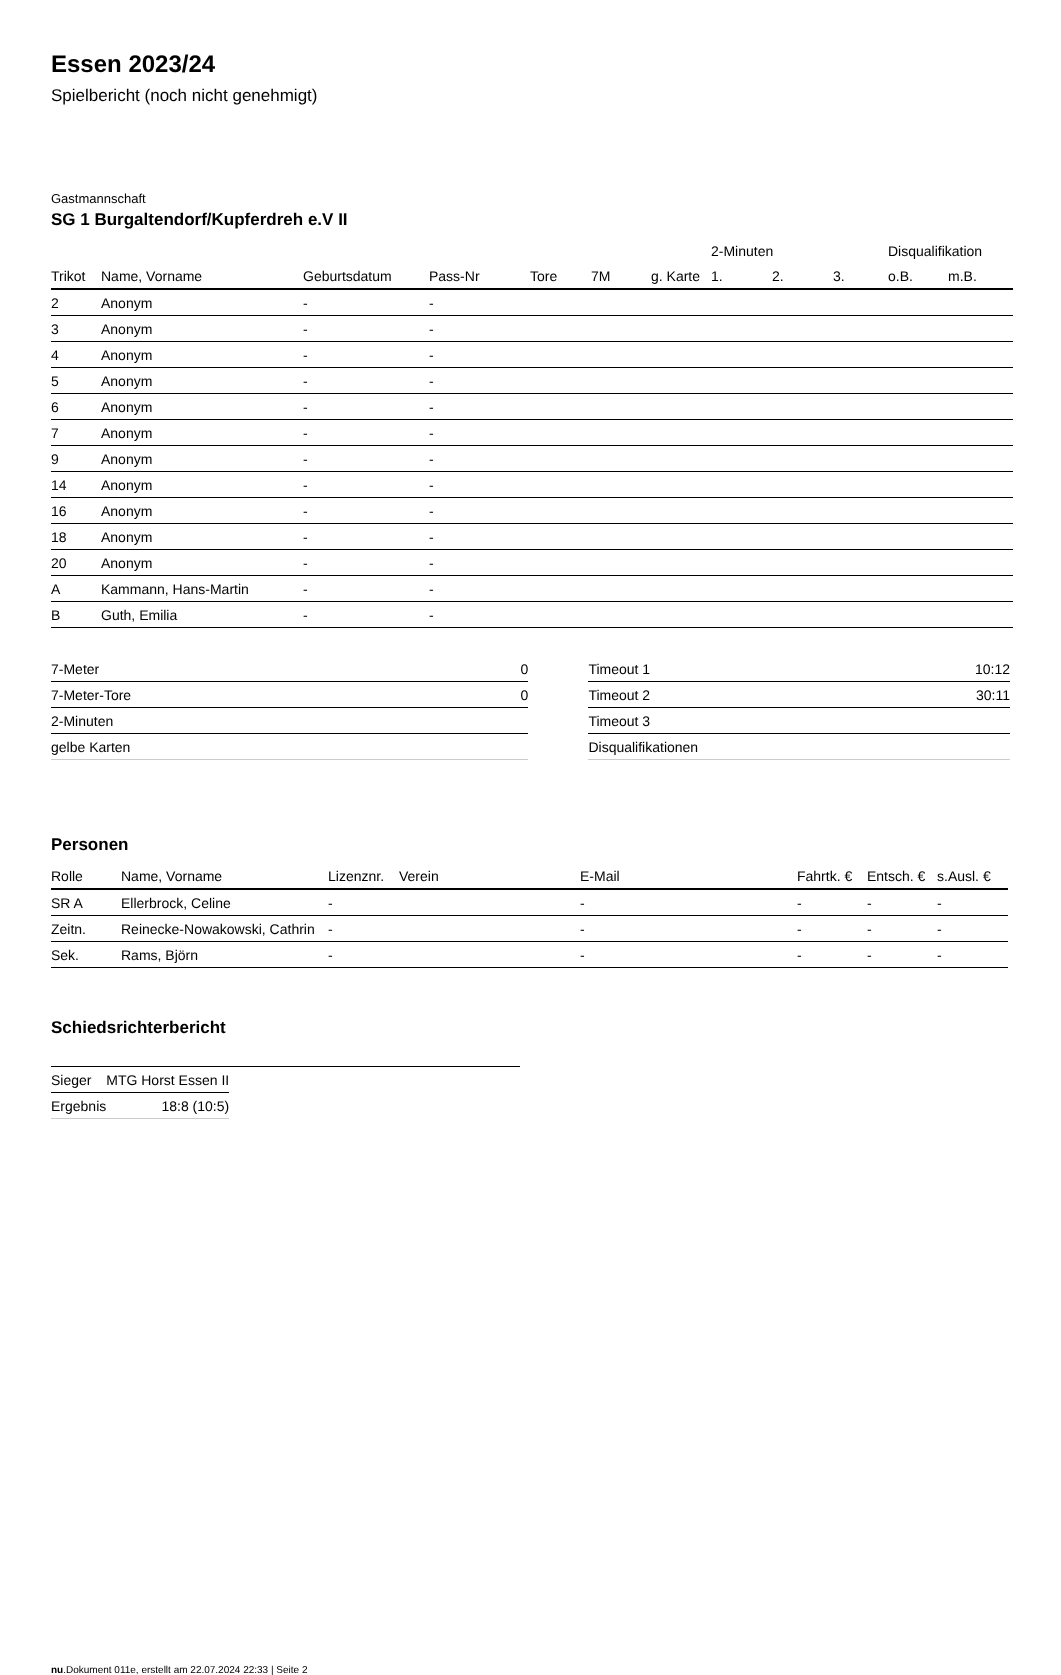Essen 2023/24
Spielbericht (noch nicht genehmigt)
Gastmannschaft
SG 1 Burgaltendorf/Kupferdreh e.V II
| | | | | | | | 2-Minuten | | | Disqualifikation | |
| --- | --- | --- | --- | --- | --- | --- | --- | --- | --- | --- | --- |
| Trikot | Name, Vorname | Geburtsdatum | Pass-Nr | Tore | 7M | g. Karte | 1. | 2. | 3. | o.B. | m.B. |
| 2 | Anonym | - | - | | | | | | | | |
| 3 | Anonym | - | - | | | | | | | | |
| 4 | Anonym | - | - | | | | | | | | |
| 5 | Anonym | - | - | | | | | | | | |
| 6 | Anonym | - | - | | | | | | | | |
| 7 | Anonym | - | - | | | | | | | | |
| 9 | Anonym | - | - | | | | | | | | |
| 14 | Anonym | - | - | | | | | | | | |
| 16 | Anonym | - | - | | | | | | | | |
| 18 | Anonym | - | - | | | | | | | | |
| 20 | Anonym | - | - | | | | | | | | |
| A | Kammann, Hans-Martin | - | - | | | | | | | | |
| B | Guth, Emilia | - | - | | | | | | | | |
| 7-Meter | 0 |
| 7-Meter-Tore | 0 |
| 2-Minuten | |
| gelbe Karten | |
| Timeout 1 | 10:12 |
| Timeout 2 | 30:11 |
| Timeout 3 | |
| Disqualifikationen | |
Personen
| Rolle | Name, Vorname | Lizenznr. | Verein | E-Mail | Fahrtk. € | Entsch. € | s.Ausl. € |
| --- | --- | --- | --- | --- | --- | --- | --- |
| SR A | Ellerbrock, Celine | - | | - | - | - | - |
| Zeitn. | Reinecke-Nowakowski, Cathrin | - | | - | - | - | - |
| Sek. | Rams, Björn | - | | - | - | - | - |
Schiedsrichterbericht
| Sieger | MTG Horst Essen II |
| Ergebnis | 18:8 (10:5) |
nu.Dokument 011e, erstellt am 22.07.2024 22:33 | Seite 2